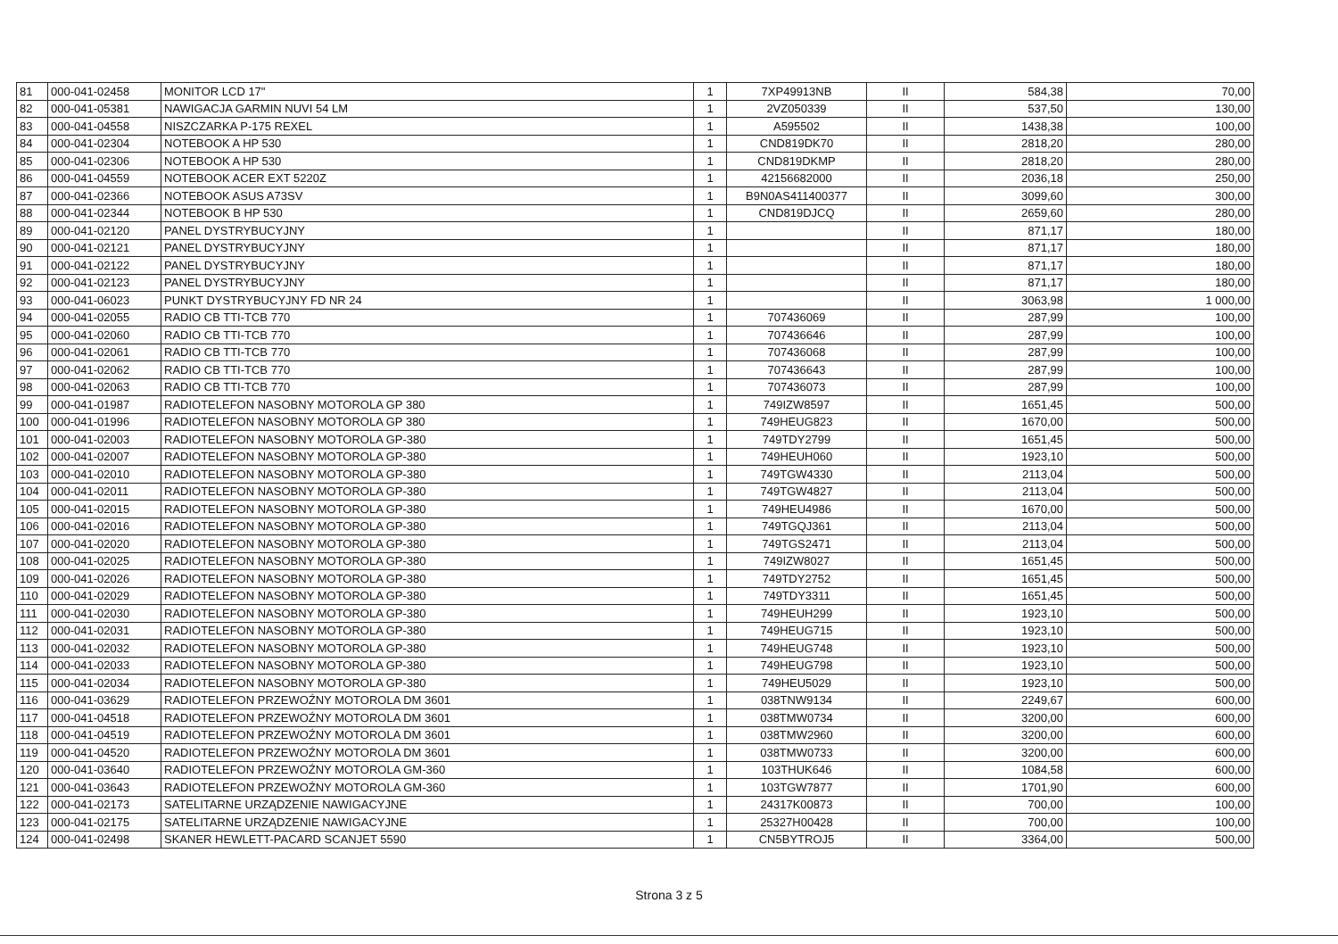| 81 | 000-041-02458 | MONITOR LCD 17" | 1 | 7XP49913NB | II | 584,38 | 70,00 |
| 82 | 000-041-05381 | NAWIGACJA GARMIN NUVI 54 LM | 1 | 2VZ050339 | II | 537,50 | 130,00 |
| 83 | 000-041-04558 | NISZCZARKA P-175 REXEL | 1 | A595502 | II | 1438,38 | 100,00 |
| 84 | 000-041-02304 | NOTEBOOK A HP 530 | 1 | CND819DK70 | II | 2818,20 | 280,00 |
| 85 | 000-041-02306 | NOTEBOOK A HP 530 | 1 | CND819DKMP | II | 2818,20 | 280,00 |
| 86 | 000-041-04559 | NOTEBOOK ACER EXT 5220Z | 1 | 42156682000 | II | 2036,18 | 250,00 |
| 87 | 000-041-02366 | NOTEBOOK ASUS A73SV | 1 | B9N0AS411400377 | II | 3099,60 | 300,00 |
| 88 | 000-041-02344 | NOTEBOOK B HP 530 | 1 | CND819DJCQ | II | 2659,60 | 280,00 |
| 89 | 000-041-02120 | PANEL DYSTRYBUCYJNY | 1 | | II | 871,17 | 180,00 |
| 90 | 000-041-02121 | PANEL DYSTRYBUCYJNY | 1 | | II | 871,17 | 180,00 |
| 91 | 000-041-02122 | PANEL DYSTRYBUCYJNY | 1 | | II | 871,17 | 180,00 |
| 92 | 000-041-02123 | PANEL DYSTRYBUCYJNY | 1 | | II | 871,17 | 180,00 |
| 93 | 000-041-06023 | PUNKT DYSTRYBUCYJNY FD NR 24 | 1 | | II | 3063,98 | 1 000,00 |
| 94 | 000-041-02055 | RADIO CB TTI-TCB 770 | 1 | 707436069 | II | 287,99 | 100,00 |
| 95 | 000-041-02060 | RADIO CB TTI-TCB 770 | 1 | 707436646 | II | 287,99 | 100,00 |
| 96 | 000-041-02061 | RADIO CB TTI-TCB 770 | 1 | 707436068 | II | 287,99 | 100,00 |
| 97 | 000-041-02062 | RADIO CB TTI-TCB 770 | 1 | 707436643 | II | 287,99 | 100,00 |
| 98 | 000-041-02063 | RADIO CB TTI-TCB 770 | 1 | 707436073 | II | 287,99 | 100,00 |
| 99 | 000-041-01987 | RADIOTELEFON NASOBNY MOTOROLA GP 380 | 1 | 749IZW8597 | II | 1651,45 | 500,00 |
| 100 | 000-041-01996 | RADIOTELEFON NASOBNY MOTOROLA GP 380 | 1 | 749HEUG823 | II | 1670,00 | 500,00 |
| 101 | 000-041-02003 | RADIOTELEFON NASOBNY MOTOROLA GP-380 | 1 | 749TDY2799 | II | 1651,45 | 500,00 |
| 102 | 000-041-02007 | RADIOTELEFON NASOBNY MOTOROLA GP-380 | 1 | 749HEUH060 | II | 1923,10 | 500,00 |
| 103 | 000-041-02010 | RADIOTELEFON NASOBNY MOTOROLA GP-380 | 1 | 749TGW4330 | II | 2113,04 | 500,00 |
| 104 | 000-041-02011 | RADIOTELEFON NASOBNY MOTOROLA GP-380 | 1 | 749TGW4827 | II | 2113,04 | 500,00 |
| 105 | 000-041-02015 | RADIOTELEFON NASOBNY MOTOROLA GP-380 | 1 | 749HEU4986 | II | 1670,00 | 500,00 |
| 106 | 000-041-02016 | RADIOTELEFON NASOBNY MOTOROLA GP-380 | 1 | 749TGQJ361 | II | 2113,04 | 500,00 |
| 107 | 000-041-02020 | RADIOTELEFON NASOBNY MOTOROLA GP-380 | 1 | 749TGS2471 | II | 2113,04 | 500,00 |
| 108 | 000-041-02025 | RADIOTELEFON NASOBNY MOTOROLA GP-380 | 1 | 749IZW8027 | II | 1651,45 | 500,00 |
| 109 | 000-041-02026 | RADIOTELEFON NASOBNY MOTOROLA GP-380 | 1 | 749TDY2752 | II | 1651,45 | 500,00 |
| 110 | 000-041-02029 | RADIOTELEFON NASOBNY MOTOROLA GP-380 | 1 | 749TDY3311 | II | 1651,45 | 500,00 |
| 111 | 000-041-02030 | RADIOTELEFON NASOBNY MOTOROLA GP-380 | 1 | 749HEUH299 | II | 1923,10 | 500,00 |
| 112 | 000-041-02031 | RADIOTELEFON NASOBNY MOTOROLA GP-380 | 1 | 749HEUG715 | II | 1923,10 | 500,00 |
| 113 | 000-041-02032 | RADIOTELEFON NASOBNY MOTOROLA GP-380 | 1 | 749HEUG748 | II | 1923,10 | 500,00 |
| 114 | 000-041-02033 | RADIOTELEFON NASOBNY MOTOROLA GP-380 | 1 | 749HEUG798 | II | 1923,10 | 500,00 |
| 115 | 000-041-02034 | RADIOTELEFON NASOBNY MOTOROLA GP-380 | 1 | 749HEU5029 | II | 1923,10 | 500,00 |
| 116 | 000-041-03629 | RADIOTELEFON PRZEWOŹNY MOTOROLA DM 3601 | 1 | 038TNW9134 | II | 2249,67 | 600,00 |
| 117 | 000-041-04518 | RADIOTELEFON PRZEWOŹNY MOTOROLA DM 3601 | 1 | 038TMW0734 | II | 3200,00 | 600,00 |
| 118 | 000-041-04519 | RADIOTELEFON PRZEWOŹNY MOTOROLA DM 3601 | 1 | 038TMW2960 | II | 3200,00 | 600,00 |
| 119 | 000-041-04520 | RADIOTELEFON PRZEWOŹNY MOTOROLA DM 3601 | 1 | 038TMW0733 | II | 3200,00 | 600,00 |
| 120 | 000-041-03640 | RADIOTELEFON PRZEWOŹNY MOTOROLA GM-360 | 1 | 103THUK646 | II | 1084,58 | 600,00 |
| 121 | 000-041-03643 | RADIOTELEFON PRZEWOŹNY MOTOROLA GM-360 | 1 | 103TGW7877 | II | 1701,90 | 600,00 |
| 122 | 000-041-02173 | SATELITARNE URZĄDZENIE NAWIGACYJNE | 1 | 24317K00873 | II | 700,00 | 100,00 |
| 123 | 000-041-02175 | SATELITARNE URZĄDZENIE NAWIGACYJNE | 1 | 25327H00428 | II | 700,00 | 100,00 |
| 124 | 000-041-02498 | SKANER HEWLETT-PACARD SCANJET 5590 | 1 | CN5BYTROJ5 | II | 3364,00 | 500,00 |
Strona 3 z 5